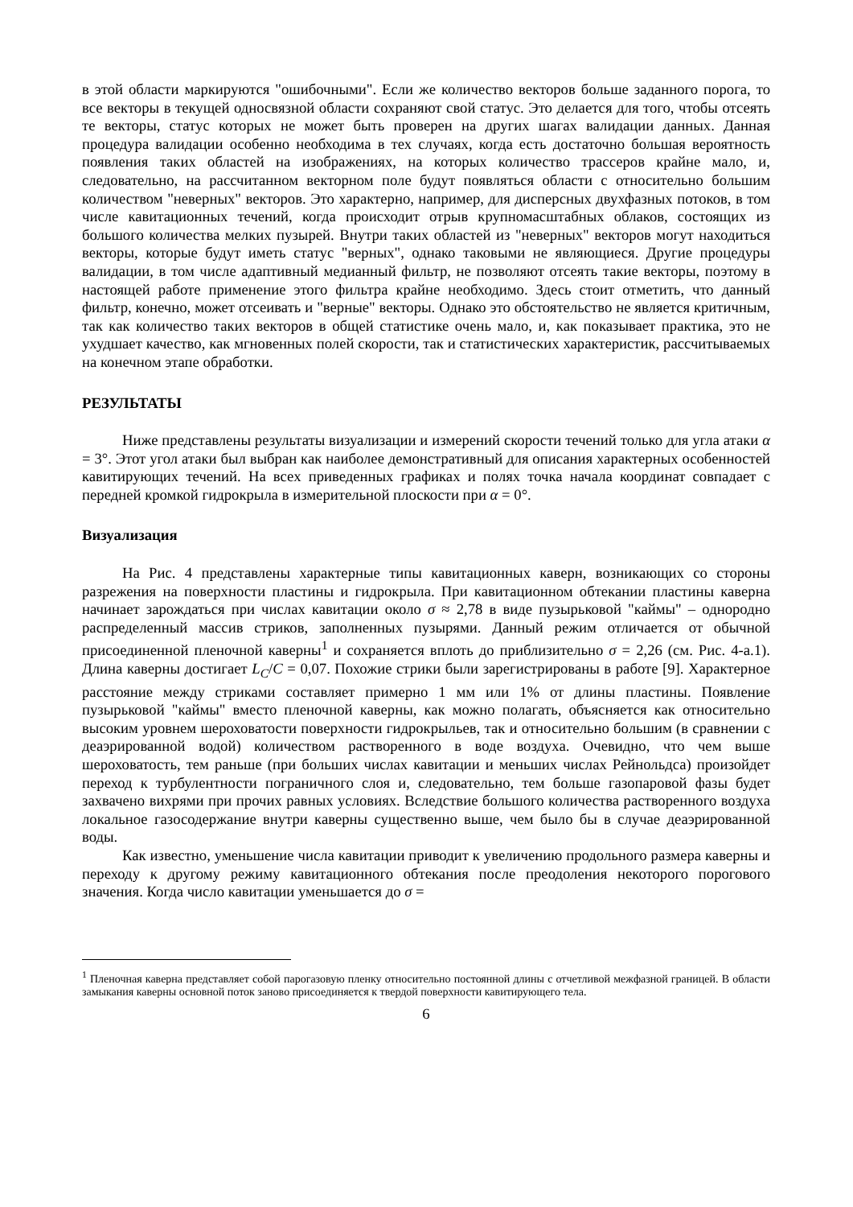в этой области маркируются "ошибочными". Если же количество векторов больше заданного порога, то все векторы в текущей односвязной области сохраняют свой статус. Это делается для того, чтобы отсеять те векторы, статус которых не может быть проверен на других шагах валидации данных. Данная процедура валидации особенно необходима в тех случаях, когда есть достаточно большая вероятность появления таких областей на изображениях, на которых количество трассеров крайне мало, и, следовательно, на рассчитанном векторном поле будут появляться области с относительно большим количеством "неверных" векторов. Это характерно, например, для дисперсных двухфазных потоков, в том числе кавитационных течений, когда происходит отрыв крупномасштабных облаков, состоящих из большого количества мелких пузырей. Внутри таких областей из "неверных" векторов могут находиться векторы, которые будут иметь статус "верных", однако таковыми не являющиеся. Другие процедуры валидации, в том числе адаптивный медианный фильтр, не позволяют отсеять такие векторы, поэтому в настоящей работе применение этого фильтра крайне необходимо. Здесь стоит отметить, что данный фильтр, конечно, может отсеивать и "верные" векторы. Однако это обстоятельство не является критичным, так как количество таких векторов в общей статистике очень мало, и, как показывает практика, это не ухудшает качество, как мгновенных полей скорости, так и статистических характеристик, рассчитываемых на конечном этапе обработки.
РЕЗУЛЬТАТЫ
Ниже представлены результаты визуализации и измерений скорости течений только для угла атаки α = 3°. Этот угол атаки был выбран как наиболее демонстративный для описания характерных особенностей кавитирующих течений. На всех приведенных графиках и полях точка начала координат совпадает с передней кромкой гидрокрыла в измерительной плоскости при α = 0°.
Визуализация
На Рис. 4 представлены характерные типы кавитационных каверн, возникающих со стороны разрежения на поверхности пластины и гидрокрыла. При кавитационном обтекании пластины каверна начинает зарождаться при числах кавитации около σ ≈ 2,78 в виде пузырьковой "каймы" – однородно распределенный массив стриков, заполненных пузырями. Данный режим отличается от обычной присоединенной пленочной каверны<sup>1</sup> и сохраняется вплоть до приблизительно σ = 2,26 (см. Рис. 4-а.1). Длина каверны достигает L<sub>C</sub>/C = 0,07. Похожие стрики были зарегистрированы в работе [9]. Характерное расстояние между стриками составляет примерно 1 мм или 1% от длины пластины. Появление пузырьковой "каймы" вместо пленочной каверны, как можно полагать, объясняется как относительно высоким уровнем шероховатости поверхности гидрокрыльев, так и относительно большим (в сравнении с деаэрированной водой) количеством растворенного в воде воздуха. Очевидно, что чем выше шероховатость, тем раньше (при больших числах кавитации и меньших числах Рейнольдса) произойдет переход к турбулентности пограничного слоя и, следовательно, тем больше газопаровой фазы будет захвачено вихрями при прочих равных условиях. Вследствие большого количества растворенного воздуха локальное газосодержание внутри каверны существенно выше, чем было бы в случае деаэрированной воды.
Как известно, уменьшение числа кавитации приводит к увеличению продольного размера каверны и переходу к другому режиму кавитационного обтекания после преодоления некоторого порогового значения. Когда число кавитации уменьшается до σ =
<sup>1</sup> Пленочная каверна представляет собой парогазовую пленку относительно постоянной длины с отчетливой межфазной границей. В области замыкания каверны основной поток заново присоединяется к твердой поверхности кавитирующего тела.
6